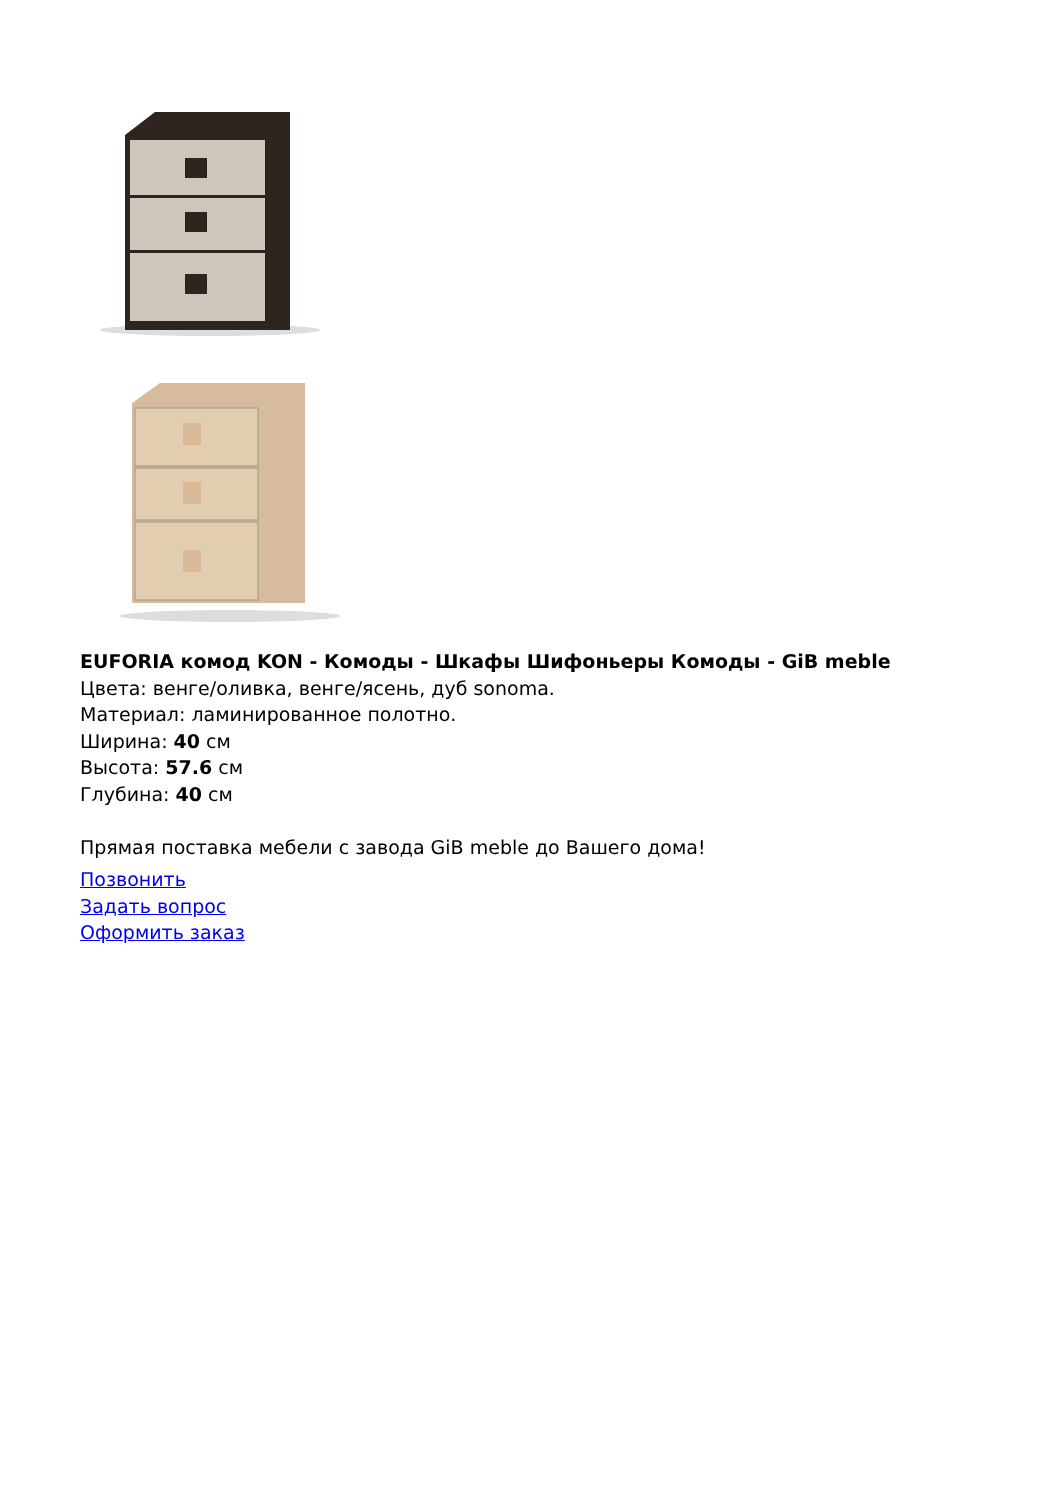EUFORIA комод KON - Комоды - Шкафы Шифоньеры Комоды - GiB meble
Цвета: венге/оливка, венге/ясень, дуб sonoma.
Материал: ламинированное полотно.
Ширина: 40 см
Высота: 57.6 см
Глубина: 40 см
Прямая поставка мебели с завода GiB meble до Вашего дома!
Позвонить
Задать вопрос
Оформить заказ